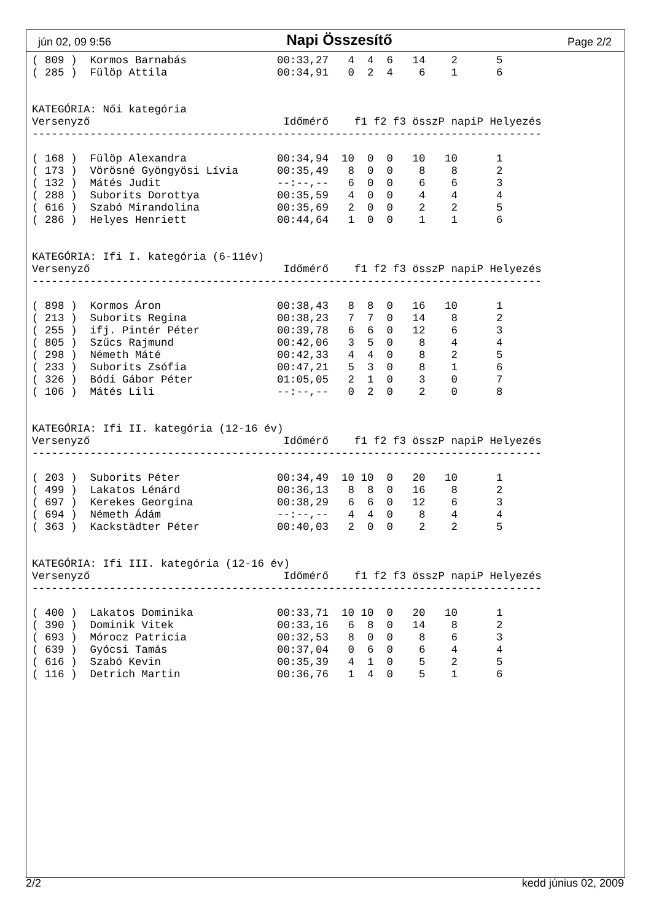jún 02, 09 9:56 Napi Összesítő Page 2/2
( 809 )  Kormos Barnabás              00:33,27   4  4  6   14    2      5
( 285 )  Fülöp Attila                 00:34,91   0  2  4    6    1      6


KATEGÓRIA: Női kategória
Versenyző                              Időmérő    f1 f2 f3 összP napiP Helyezés
-------------------------------------------------------------------------------

( 168 )  Fülöp Alexandra              00:34,94  10  0  0   10   10      1
( 173 )  Vörösné Gyöngyösi Lívia      00:35,49   8  0  0    8    8      2
( 132 )  Mátés Judit                  --:--,--   6  0  0    6    6      3
( 288 )  Suborits Dorottya            00:35,59   4  0  0    4    4      4
( 616 )  Szabó Mirandolina            00:35,69   2  0  0    2    2      5
( 286 )  Helyes Henriett              00:44,64   1  0  0    1    1      6


KATEGÓRIA: Ifi I. kategória (6-11év)
Versenyző                              Időmérő    f1 f2 f3 összP napiP Helyezés
-------------------------------------------------------------------------------

( 898 )  Kormos Áron                  00:38,43   8  8  0   16   10      1
( 213 )  Suborits Regina              00:38,23   7  7  0   14    8      2
( 255 )  ifj. Pintér Péter            00:39,78   6  6  0   12    6      3
( 805 )  Szűcs Rajmund                00:42,06   3  5  0    8    4      4
( 298 )  Németh Máté                  00:42,33   4  4  0    8    2      5
( 233 )  Suborits Zsófia              00:47,21   5  3  0    8    1      6
( 326 )  Bódi Gábor Péter             01:05,05   2  1  0    3    0      7
( 106 )  Mátés Lili                   --:--,--   0  2  0    2    0      8


KATEGÓRIA: Ifi II. kategória (12-16 év)
Versenyző                              Időmérő    f1 f2 f3 összP napiP Helyezés
-------------------------------------------------------------------------------

( 203 )  Suborits Péter               00:34,49  10 10  0   20   10      1
( 499 )  Lakatos Lénárd               00:36,13   8  8  0   16    8      2
( 697 )  Kerekes Georgina             00:38,29   6  6  0   12    6      3
( 694 )  Németh Ádám                  --:--,--   4  4  0    8    4      4
( 363 )  Kackstädter Péter            00:40,03   2  0  0    2    2      5


KATEGÓRIA: Ifi III. kategória (12-16 év)
Versenyző                              Időmérő    f1 f2 f3 összP napiP Helyezés
-------------------------------------------------------------------------------

( 400 )  Lakatos Dominika             00:33,71  10 10  0   20   10      1
( 390 )  Dominik Vitek                00:33,16   6  8  0   14    8      2
( 693 )  Mórocz Patricia              00:32,53   8  0  0    8    6      3
( 639 )  Gyócsi Tamás                 00:37,04   0  6  0    6    4      4
( 616 )  Szabó Kevin                  00:35,39   4  1  0    5    2      5
( 116 )  Detrich Martin               00:36,76   1  4  0    5    1      6
2/2 kedd június 02, 2009